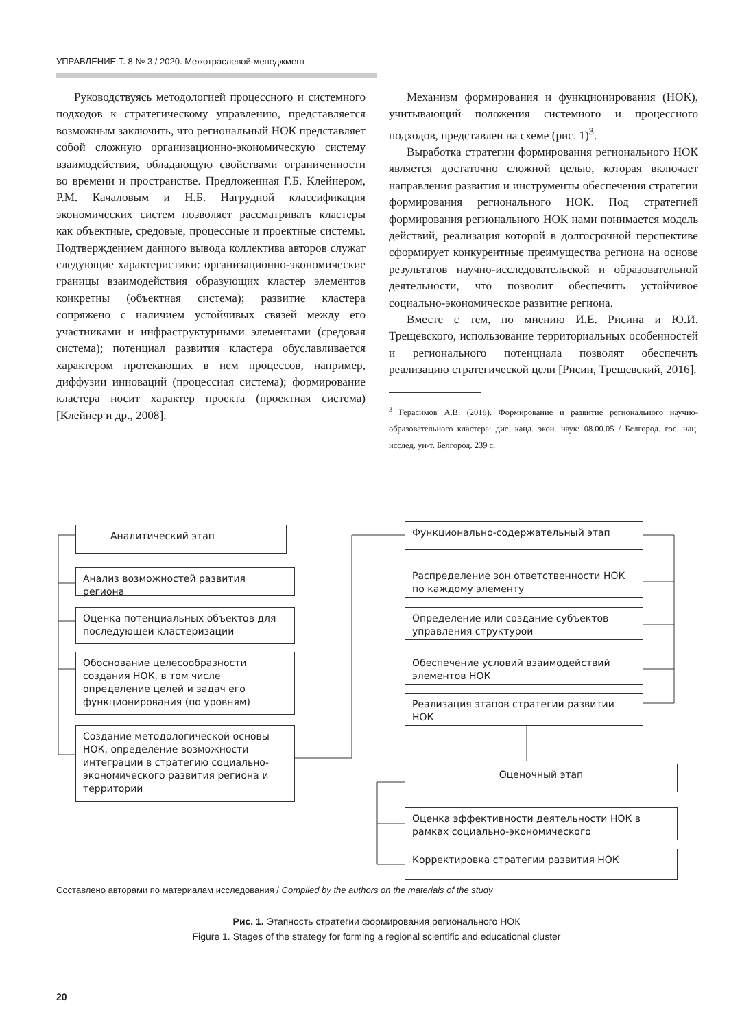УПРАВЛЕНИЕ Т. 8 № 3 / 2020. Межотраслевой менеджмент
Руководствуясь методологией процессного и системного подходов к стратегическому управлению, представляется возможным заключить, что региональный НОК представляет собой сложную организационно-экономическую систему взаимодействия, обладающую свойствами ограниченности во времени и пространстве. Предложенная Г.Б. Клейнером, Р.М. Качаловым и Н.Б. Нагрудной классификация экономических систем позволяет рассматривать кластеры как объектные, средовые, процессные и проектные системы. Подтверждением данного вывода коллектива авторов служат следующие характеристики: организационно-экономические границы взаимодействия образующих кластер элементов конкретны (объектная система); развитие кластера сопряжено с наличием устойчивых связей между его участниками и инфраструктурными элементами (средовая система); потенциал развития кластера обуславливается характером протекающих в нем процессов, например, диффузии инноваций (процессная система); формирование кластера носит характер проекта (проектная система) [Клейнер и др., 2008].
Механизм формирования и функционирования (НОК), учитывающий положения системного и процессного подходов, представлен на схеме (рис. 1)<sup>3</sup>.
Выработка стратегии формирования регионального НОК является достаточно сложной целью, которая включает направления развития и инструменты обеспечения стратегии формирования регионального НОК. Под стратегией формирования регионального НОК нами понимается модель действий, реализация которой в долгосрочной перспективе сформирует конкурентные преимущества региона на основе результатов научно-исследовательской и образовательной деятельности, что позволит обеспечить устойчивое социально-экономическое развитие региона.
Вместе с тем, по мнению И.Е. Рисина и Ю.И. Трещевского, использование территориальных особенностей и регионального потенциала позволят обеспечить реализацию стратегической цели [Рисин, Трещевский, 2016].
<sup>3</sup> Герасимов А.В. (2018). Формирование и развитие регионального научно-образовательного кластера: дис. канд. экон. наук: 08.00.05 / Белгород. гос. нац. исслед. ун-т. Белгород. 239 с.
Аналитический этап
Анализ возможностей развития региона
Оценка потенциальных объектов для последующей кластеризации
Обоснование целесообразности создания НОК, в том числе определение целей и задач его функционирования (по уровням)
Создание методологической основы НОК, определение возможности интеграции в стратегию социально-экономического развития региона и территорий
Функционально-содержательный этап
Распределение зон ответственности НОК по каждому элементу
Определение или создание субъектов управления структурой
Обеспечение условий взаимодействий элементов НОК
Реализация этапов стратегии развитии НОК
Оценочный этап
Оценка эффективности деятельности НОК в рамках социально-экономического
Корректировка стратегии развития НОК
Составлено авторами по материалам исследования / Compiled by the authors on the materials of the study
Рис. 1. Этапность стратегии формирования регионального НОК
Figure 1. Stages of the strategy for forming a regional scientific and educational cluster
20